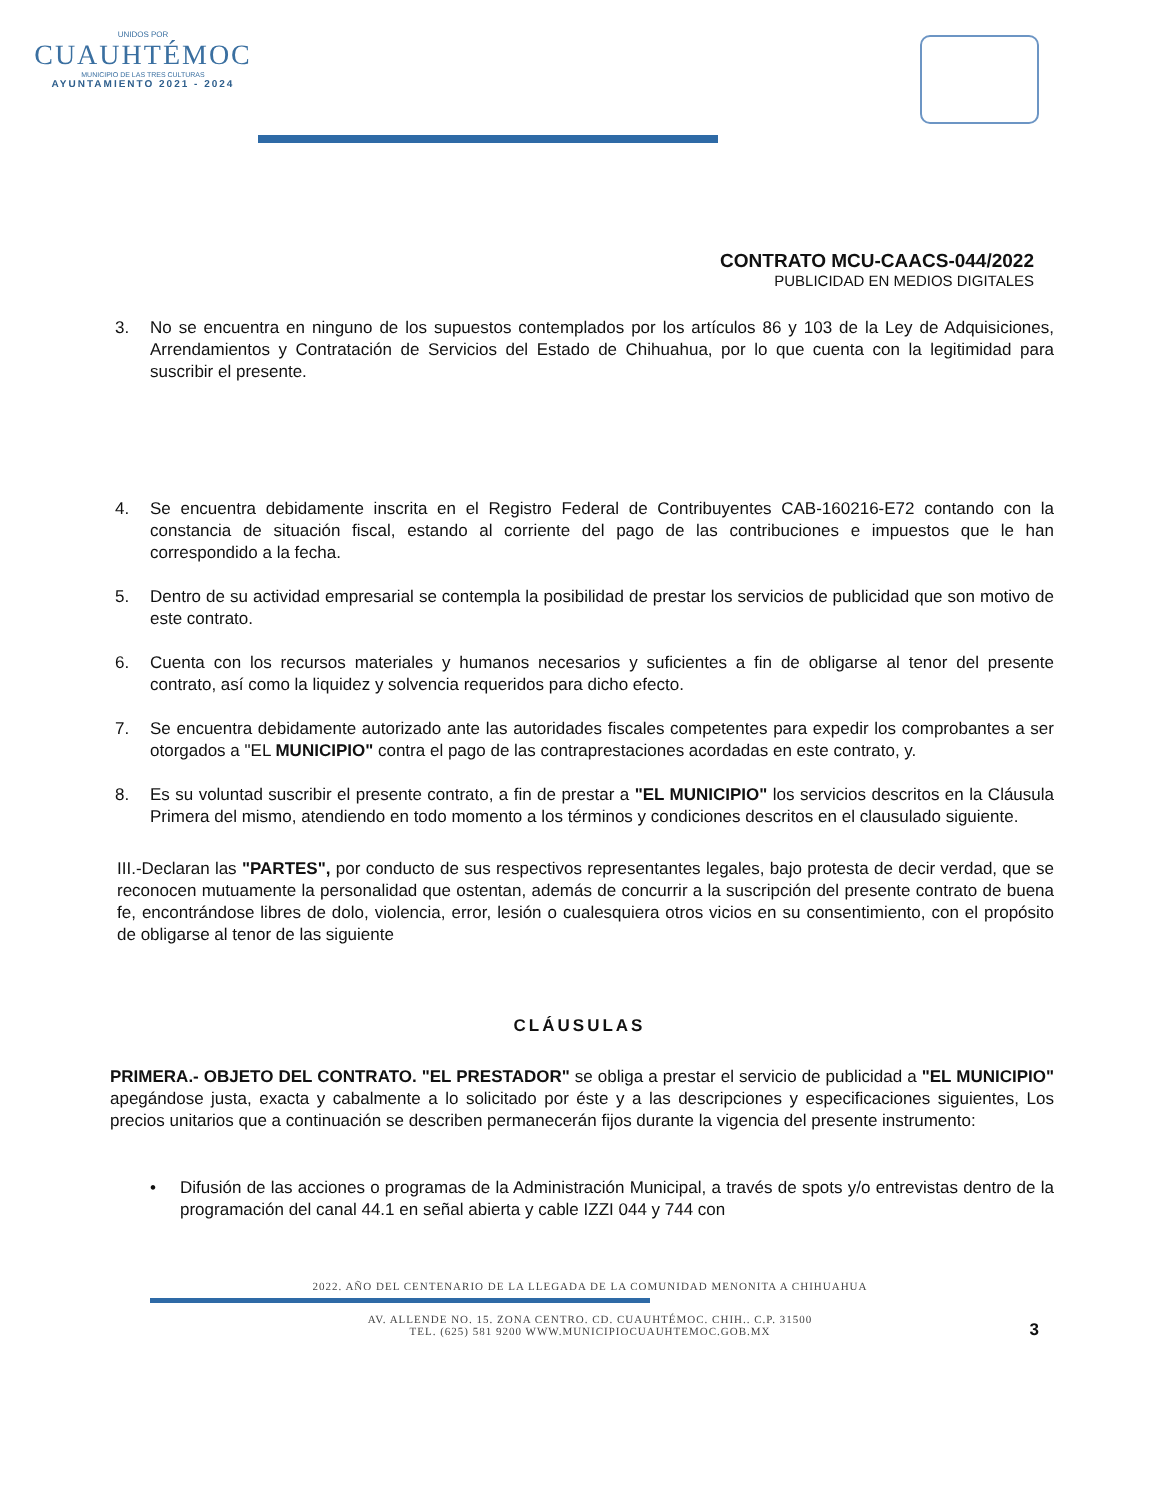UNIDOS POR
CUAUHTÉMOC
MUNICIPIO DE LAS TRES CULTURAS
AYUNTAMIENTO 2021 - 2024
CONTRATO MCU-CAACS-044/2022
PUBLICIDAD EN MEDIOS DIGITALES
3. No se encuentra en ninguno de los supuestos contemplados por los artículos 86 y 103 de la Ley de Adquisiciones, Arrendamientos y Contratación de Servicios del Estado de Chihuahua, por lo que cuenta con la legitimidad para suscribir el presente.
4. Se encuentra debidamente inscrita en el Registro Federal de Contribuyentes CAB-160216-E72 contando con la constancia de situación fiscal, estando al corriente del pago de las contribuciones e impuestos que le han correspondido a la fecha.
5. Dentro de su actividad empresarial se contempla la posibilidad de prestar los servicios de publicidad que son motivo de este contrato.
6. Cuenta con los recursos materiales y humanos necesarios y suficientes a fin de obligarse al tenor del presente contrato, así como la liquidez y solvencia requeridos para dicho efecto.
7. Se encuentra debidamente autorizado ante las autoridades fiscales competentes para expedir los comprobantes a ser otorgados a "EL MUNICIPIO" contra el pago de las contraprestaciones acordadas en este contrato, y.
8. Es su voluntad suscribir el presente contrato, a fin de prestar a "EL MUNICIPIO" los servicios descritos en la Cláusula Primera del mismo, atendiendo en todo momento a los términos y condiciones descritos en el clausulado siguiente.
III.-Declaran las "PARTES", por conducto de sus respectivos representantes legales, bajo protesta de decir verdad, que se reconocen mutuamente la personalidad que ostentan, además de concurrir a la suscripción del presente contrato de buena fe, encontrándose libres de dolo, violencia, error, lesión o cualesquiera otros vicios en su consentimiento, con el propósito de obligarse al tenor de las siguiente
CLÁUSULAS
PRIMERA.- OBJETO DEL CONTRATO. "EL PRESTADOR" se obliga a prestar el servicio de publicidad a "EL MUNICIPIO" apegándose justa, exacta y cabalmente a lo solicitado por éste y a las descripciones y especificaciones siguientes, Los precios unitarios que a continuación se describen permanecerán fijos durante la vigencia del presente instrumento:
• Difusión de las acciones o programas de la Administración Municipal, a través de spots y/o entrevistas dentro de la programación del canal 44.1 en señal abierta y cable IZZI 044 y 744 con
2022. AÑO DEL CENTENARIO DE LA LLEGADA DE LA COMUNIDAD MENONITA A CHIHUAHUA
AV. ALLENDE NO. 15. ZONA CENTRO. CD. CUAUHTÉMOC. CHIH.. C.P. 31500
TEL. (625) 581 9200 WWW.MUNICIPIOCUAUHTEMOC.GOB.MX
3